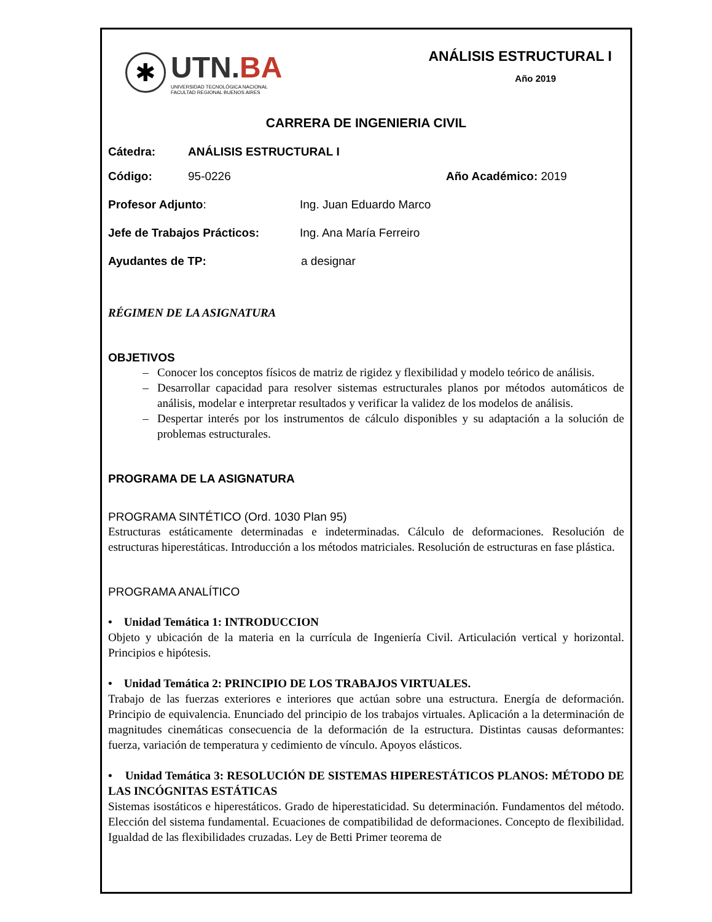✱
UTN.BA
UNIVERSIDAD TECNOLÓGICA NACIONAL
FACULTAD REGIONAL BUENOS AIRES
ANÁLISIS ESTRUCTURAL I
Año 2019
CARRERA DE INGENIERIA CIVIL
Cátedra: ANÁLISIS ESTRUCTURAL I
Código: 95-0226 Año Académico: 2019
Profesor Adjunto: Ing. Juan Eduardo Marco
Jefe de Trabajos Prácticos: Ing. Ana María Ferreiro
Ayudantes de TP: a designar
RÉGIMEN DE LA ASIGNATURA
OBJETIVOS
Conocer los conceptos físicos de matriz de rigidez y flexibilidad y modelo teórico de análisis.
Desarrollar capacidad para resolver sistemas estructurales planos por métodos automáticos de análisis, modelar e interpretar resultados y verificar la validez de los modelos de análisis.
Despertar interés por los instrumentos de cálculo disponibles y su adaptación a la solución de problemas estructurales.
PROGRAMA DE LA ASIGNATURA
PROGRAMA SINTÉTICO (Ord. 1030 Plan 95)
Estructuras estáticamente determinadas e indeterminadas. Cálculo de deformaciones. Resolución de estructuras hiperestáticas. Introducción a los métodos matriciales. Resolución de estructuras en fase plástica.
PROGRAMA ANALÍTICO
• Unidad Temática 1: INTRODUCCION
Objeto y ubicación de la materia en la currícula de Ingeniería Civil. Articulación vertical y horizontal. Principios e hipótesis.
• Unidad Temática 2: PRINCIPIO DE LOS TRABAJOS VIRTUALES.
Trabajo de las fuerzas exteriores e interiores que actúan sobre una estructura. Energía de deformación. Principio de equivalencia. Enunciado del principio de los trabajos virtuales. Aplicación a la determinación de magnitudes cinemáticas consecuencia de la deformación de la estructura. Distintas causas deformantes: fuerza, variación de temperatura y cedimiento de vínculo. Apoyos elásticos.
• Unidad Temática 3: RESOLUCIÓN DE SISTEMAS HIPERESTÁTICOS PLANOS: MÉTODO DE LAS INCÓGNITAS ESTÁTICAS
Sistemas isostáticos e hiperestáticos. Grado de hiperestaticidad. Su determinación. Fundamentos del método. Elección del sistema fundamental. Ecuaciones de compatibilidad de deformaciones. Concepto de flexibilidad. Igualdad de las flexibilidades cruzadas. Ley de Betti Primer teorema de